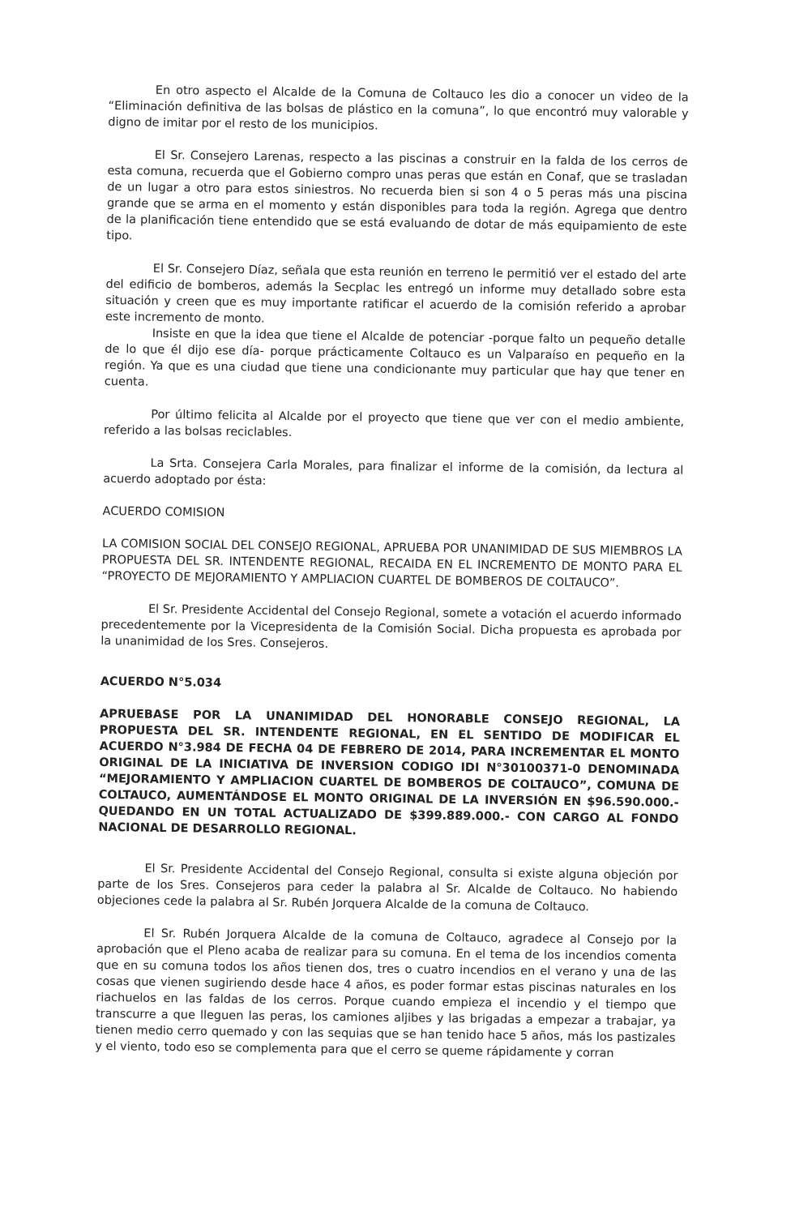En otro aspecto el Alcalde de la Comuna de Coltauco les dio a conocer un video de la “Eliminación definitiva de las bolsas de plástico en la comuna”, lo que encontró muy valorable y digno de imitar por el resto de los municipios.
El Sr. Consejero Larenas, respecto a las piscinas a construir en la falda de los cerros de esta comuna, recuerda que el Gobierno compro unas peras que están en Conaf, que se trasladan de un lugar a otro para estos siniestros. No recuerda bien si son 4 o 5 peras más una piscina grande que se arma en el momento y están disponibles para toda la región. Agrega que dentro de la planificación tiene entendido que se está evaluando de dotar de más equipamiento de este tipo.
El Sr. Consejero Díaz, señala que esta reunión en terreno le permitió ver el estado del arte del edificio de bomberos, además la Secplac les entregó un informe muy detallado sobre esta situación y creen que es muy importante ratificar el acuerdo de la comisión referido a aprobar este incremento de monto.
Insiste en que la idea que tiene el Alcalde de potenciar -porque falto un pequeño detalle de lo que él dijo ese día- porque prácticamente Coltauco es un Valparaíso en pequeño en la región. Ya que es una ciudad que tiene una condicionante muy particular que hay que tener en cuenta.
Por último felicita al Alcalde por el proyecto que tiene que ver con el medio ambiente, referido a las bolsas reciclables.
La Srta. Consejera Carla Morales, para finalizar el informe de la comisión, da lectura al acuerdo adoptado por ésta:
ACUERDO COMISION
LA COMISION SOCIAL DEL CONSEJO REGIONAL, APRUEBA POR UNANIMIDAD DE SUS MIEMBROS LA PROPUESTA DEL SR. INTENDENTE REGIONAL, RECAIDA EN EL INCREMENTO DE MONTO PARA EL “PROYECTO DE MEJORAMIENTO Y AMPLIACION CUARTEL DE BOMBEROS DE COLTAUCO”.
El Sr. Presidente Accidental del Consejo Regional, somete a votación el acuerdo informado precedentemente por la Vicepresidenta de la Comisión Social. Dicha propuesta es aprobada por la unanimidad de los Sres. Consejeros.
ACUERDO N°5.034
APRUEBASE POR LA UNANIMIDAD DEL HONORABLE CONSEJO REGIONAL, LA PROPUESTA DEL SR. INTENDENTE REGIONAL, EN EL SENTIDO DE MODIFICAR EL ACUERDO N°3.984 DE FECHA 04 DE FEBRERO DE 2014, PARA INCREMENTAR EL MONTO ORIGINAL DE LA INICIATIVA DE INVERSION CODIGO IDI N°30100371-0 DENOMINADA “MEJORAMIENTO Y AMPLIACION CUARTEL DE BOMBEROS DE COLTAUCO”, COMUNA DE COLTAUCO, AUMENTÁNDOSE EL MONTO ORIGINAL DE LA INVERSIÓN EN $96.590.000.- QUEDANDO EN UN TOTAL ACTUALIZADO DE $399.889.000.- CON CARGO AL FONDO NACIONAL DE DESARROLLO REGIONAL.
El Sr. Presidente Accidental del Consejo Regional, consulta si existe alguna objeción por parte de los Sres. Consejeros para ceder la palabra al Sr. Alcalde de Coltauco. No habiendo objeciones cede la palabra al Sr. Rubén Jorquera Alcalde de la comuna de Coltauco.
El Sr. Rubén Jorquera Alcalde de la comuna de Coltauco, agradece al Consejo por la aprobación que el Pleno acaba de realizar para su comuna. En el tema de los incendios comenta que en su comuna todos los años tienen dos, tres o cuatro incendios en el verano y una de las cosas que vienen sugiriendo desde hace 4 años, es poder formar estas piscinas naturales en los riachuelos en las faldas de los cerros. Porque cuando empieza el incendio y el tiempo que transcurre a que lleguen las peras, los camiones aljibes y las brigadas a empezar a trabajar, ya tienen medio cerro quemado y con las sequias que se han tenido hace 5 años, más los pastizales y el viento, todo eso se complementa para que el cerro se queme rápidamente y corran